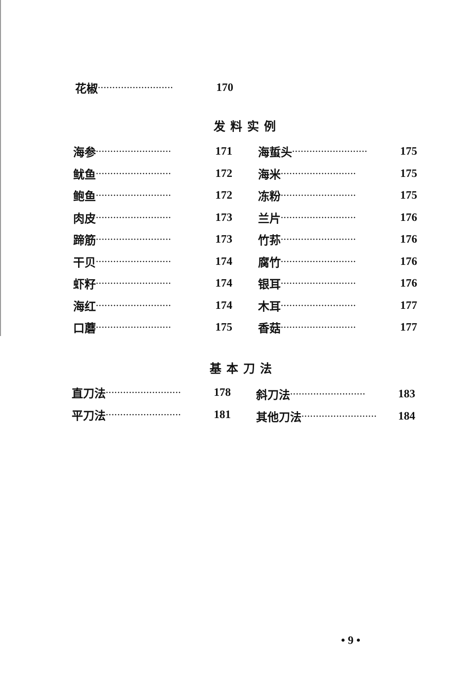花椒 ·························· 170
发料实例
海参 ·························· 171
鱿鱼 ·························· 172
鲍鱼 ·························· 172
肉皮 ·························· 173
蹄筋 ·························· 173
干贝 ·························· 174
虾籽 ·························· 174
海红 ·························· 174
口蘑 ·························· 175
海蜇头 ·························· 175
海米 ·························· 175
冻粉 ·························· 175
兰片 ·························· 176
竹荪 ·························· 176
腐竹 ·························· 176
银耳 ·························· 176
木耳 ·························· 177
香菇 ·························· 177
基本刀法
直刀法 ·························· 178
平刀法 ·························· 181
斜刀法 ·························· 183
其他刀法 ·························· 184
• 9 •